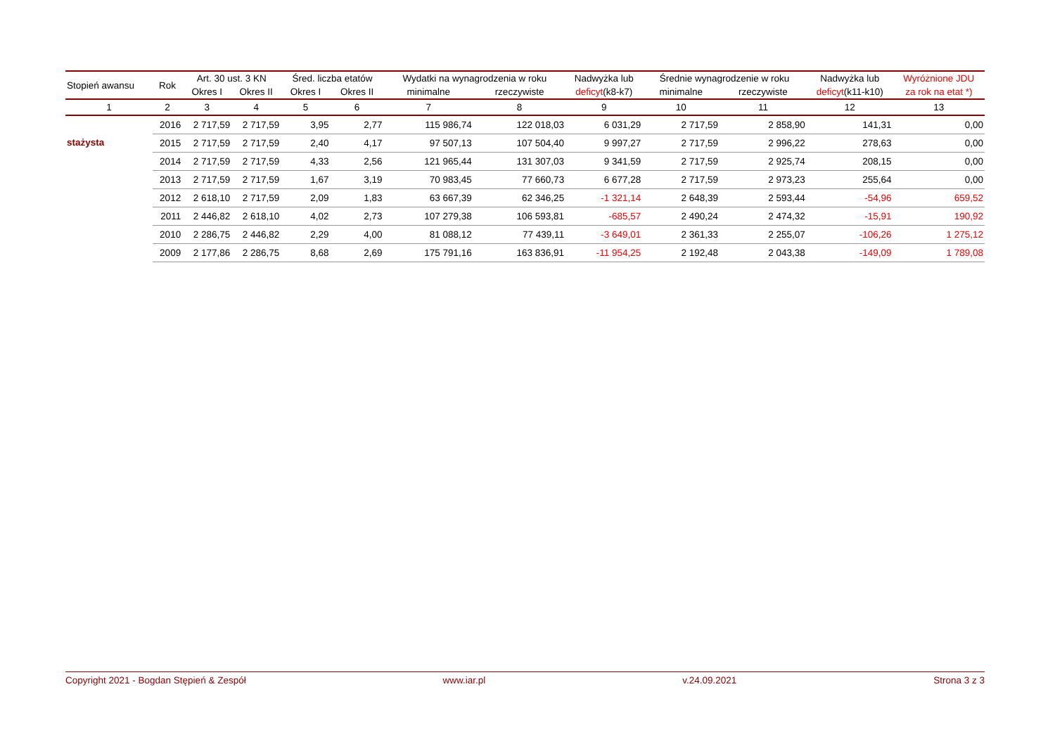| Stopień awansu | Rok | Art. 30 ust. 3 KN | | Śred. liczba etatów | | Wydatki na wynagrodzenia w roku | | Nadwyżka lub | Średnie wynagrodzenie w roku | | Nadwyżka lub | Wyróżnione JDU |
| --- | --- | --- | --- | --- | --- | --- | --- | --- | --- | --- | --- | --- |
| | | Okres I | Okres II | Okres I | Okres II | minimalne | rzeczywiste | deficyt (k8-k7) | minimalne | rzeczywiste | deficyt (k11-k10) | za rok na etat *) |
| 1 | 2 | 3 | 4 | 5 | 6 | 7 | 8 | 9 | 10 | 11 | 12 | 13 |
| stażysta | 2016 | 2 717,59 | 2 717,59 | 3,95 | 2,77 | 115 986,74 | 122 018,03 | 6 031,29 | 2 717,59 | 2 858,90 | 141,31 | 0,00 |
| | 2015 | 2 717,59 | 2 717,59 | 2,40 | 4,17 | 97 507,13 | 107 504,40 | 9 997,27 | 2 717,59 | 2 996,22 | 278,63 | 0,00 |
| | 2014 | 2 717,59 | 2 717,59 | 4,33 | 2,56 | 121 965,44 | 131 307,03 | 9 341,59 | 2 717,59 | 2 925,74 | 208,15 | 0,00 |
| | 2013 | 2 717,59 | 2 717,59 | 1,67 | 3,19 | 70 983,45 | 77 660,73 | 6 677,28 | 2 717,59 | 2 973,23 | 255,64 | 0,00 |
| | 2012 | 2 618,10 | 2 717,59 | 2,09 | 1,83 | 63 667,39 | 62 346,25 | -1 321,14 | 2 648,39 | 2 593,44 | -54,96 | 659,52 |
| | 2011 | 2 446,82 | 2 618,10 | 4,02 | 2,73 | 107 279,38 | 106 593,81 | -685,57 | 2 490,24 | 2 474,32 | -15,91 | 190,92 |
| | 2010 | 2 286,75 | 2 446,82 | 2,29 | 4,00 | 81 088,12 | 77 439,11 | -3 649,01 | 2 361,33 | 2 255,07 | -106,26 | 1 275,12 |
| | 2009 | 2 177,86 | 2 286,75 | 8,68 | 2,69 | 175 791,16 | 163 836,91 | -11 954,25 | 2 192,48 | 2 043,38 | -149,09 | 1 789,08 |
Copyright 2021 - Bogdan Stępień & Zespół www.iar.pl v.24.09.2021 Strona 3 z 3